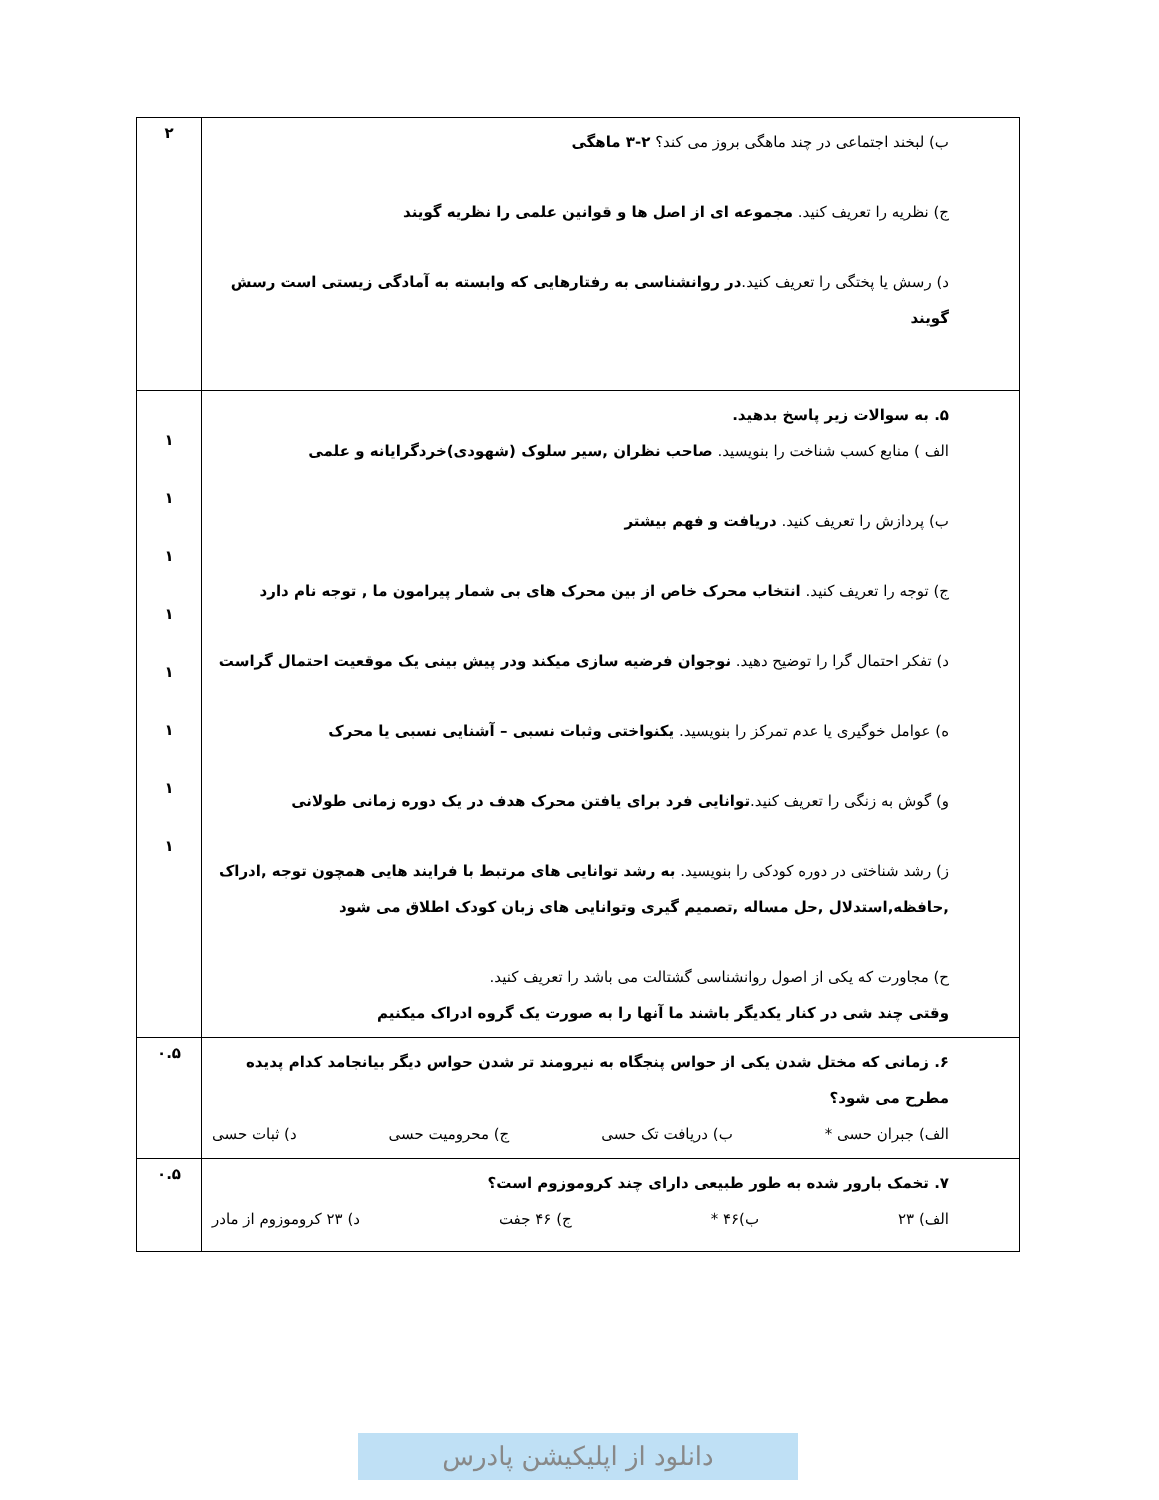| ب) لبخند اجتماعی در چند ماهگی بروز می کند؟ ۲-۳ ماهگی ج) نظریه را تعریف کنید. مجموعه ای از اصل ها و قوانین علمی را نظریه گویند د) رسش یا پختگی را تعریف کنید. در روانشناسی به رفتارهایی که وابسته به آمادگی زیستی است رسش گویند | ۲ |
| ۵. به سوالات زیر پاسخ بدهید. الف ) منابع کسب شناخت را بنویسید. صاحب نظران ,سیر سلوک (شهودی)خردگرایانه و علمی ب) پردازش را تعریف کنید. دریافت و فهم بیشتر ج) توجه را تعریف کنید. انتخاب محرک خاص از بین محرک های بی شمار پیرامون ما , توجه نام دارد د) تفکر احتمال گرا را توضیح دهید. نوجوان فرضیه سازی میکند ودر پیش بینی یک موقعیت احتمال گراست ه) عوامل خوگیری یا عدم تمرکز را بنویسید. یکنواختی وثبات نسبی – آشنایی نسبی یا محرک و) گوش به زنگی را تعریف کنید. توانایی فرد برای یافتن محرک هدف در یک دوره زمانی طولانی ز) رشد شناختی در دوره کودکی را بنویسید. به رشد توانایی های مرتبط با فرایند هایی همچون توجه ,ادراک ,حافظه,استدلال ,حل مساله ,تصمیم گیری وتوانایی های زبان کودک اطلاق می شود ح) مجاورت که یکی از اصول روانشناسی گشتالت می باشد را تعریف کنید. وقتی چند شی در کنار یکدیگر باشند ما آنها را به صورت یک گروه ادراک میکنیم | ۱ ۱ ۱ ۱ ۱ ۱ ۱ ۱ |
| ۶. زمانی که مختل شدن یکی از حواس پنجگاه به نیرومند تر شدن حواس دیگر بیانجامد کدام پدیده مطرح می شود؟ الف) جبران حسی * ب) دریافت تک حسی ج) محرومیت حسی د) ثبات حسی | ۰.۵ |
| ۷. تخمک بارور شده به طور طبیعی دارای چند کروموزوم است؟ الف) ۲۳ ب)۴۶ * ج) ۴۶ جفت د) ۲۳ کروموزوم از مادر | ۰.۵ |
دانلود از اپلیکیشن پادرس